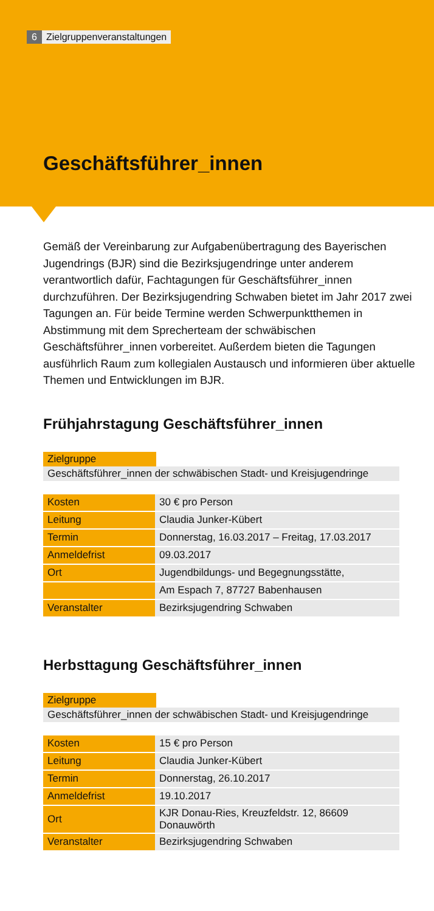6 Zielgruppenveranstaltungen
Geschäftsführer_innen
Gemäß der Vereinbarung zur Aufgabenübertragung des Bayerischen Jugendrings (BJR) sind die Bezirksjugendringe unter anderem verantwortlich dafür, Fachtagungen für Geschäftsführer_innen durchzuführen. Der Bezirksjugendring Schwaben bietet im Jahr 2017 zwei Tagungen an. Für beide Termine werden Schwerpunktthemen in Abstimmung mit dem Sprecherteam der schwäbischen Geschäftsführer_innen vorbereitet. Außerdem bieten die Tagungen ausführlich Raum zum kollegialen Austausch und informieren über aktuelle Themen und Entwicklungen im BJR.
Frühjahrstagung Geschäftsführer_innen
Zielgruppe
Geschäftsführer_innen der schwäbischen Stadt- und Kreisjugendringe
| Kosten | 30 € pro Person |
| Leitung | Claudia Junker-Kübert |
| Termin | Donnerstag, 16.03.2017 – Freitag, 17.03.2017 |
| Anmeldefrist | 09.03.2017 |
| Ort | Jugendbildungs- und Begegnungsstätte, |
| | Am Espach 7, 87727 Babenhausen |
| Veranstalter | Bezirksjugendring Schwaben |
Herbsttagung Geschäftsführer_innen
Zielgruppe
Geschäftsführer_innen der schwäbischen Stadt- und Kreisjugendringe
| Kosten | 15 € pro Person |
| Leitung | Claudia Junker-Kübert |
| Termin | Donnerstag, 26.10.2017 |
| Anmeldefrist | 19.10.2017 |
| Ort | KJR Donau-Ries, Kreuzfeldstr. 12, 86609 Donauwörth |
| Veranstalter | Bezirksjugendring Schwaben |